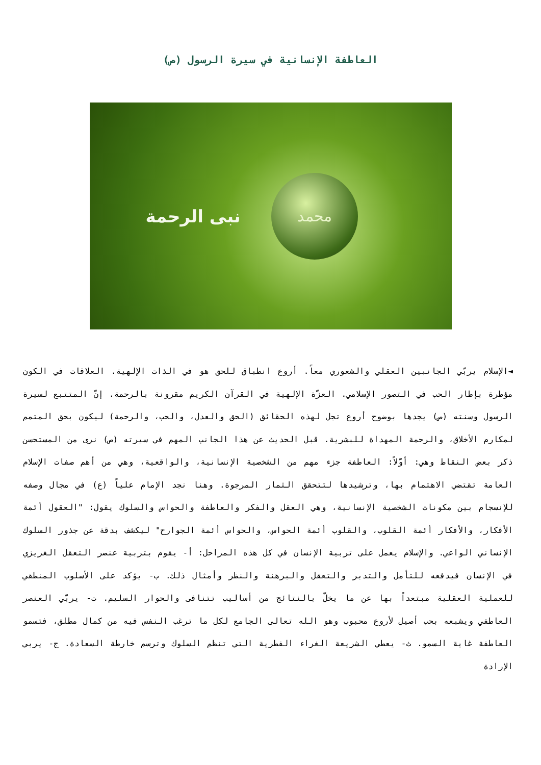العاطفة الإنسانية في سيرة الرسول (ص)
نبى الرحمة محمد
◄الإسلام يربّي الجانبين العقلي والشعوري معاً. أروع انطباق للحق هو في الذات الإلهية. العلاقات في الكون مؤطرة بإطار الحب في التصور الإسلامي. العزّة الإلهية في القرآن الكريم مقرونة بالرحمة. إنّ المتتبع لسيرة الرسول وسنته (ص) يجدها بوضوح أروع تجل لهذه الحقائق (الحق والعدل، والحب، والرحمة) ليكون بحق المتمم لمكارم الأخلاق، والرحمة المهداة للبشرية. قبل الحديث عن هذا الجانب المهم في سيرته (ص) نرى من المستحسن ذكر بعض النقاط وهي: أوّلاً: العاطفة جزء مهم من الشخصية الإنسانية، والواقعية، وهي من أهم صفات الإسلام العامة تقتضي الاهتمام بها، وترشيدها لتتحقق الثمار المرجوة. وهنا نجد الإمام علياً (ع) في مجال وصفه للإنسجام بين مكونات الشخصية الإنسانية، وهي العقل والفكر والعاطفة والحواس والسلوك يقول: "العقول أئمة الأفكار، والأفكار أئمة القلوب، والقلوب أئمة الحواس، والحواس أئمة الجوارح" ليكشف بدقة عن جذور السلوك الإنساني الواعي. والإسلام يعمل على تربية الإنسان في كل هذه المراحل: أ- يقوم بتربية عنصر التعقل الغريزي في الإنسان فيدفعه للتأمل والتدبر والتعقل والبرهنة والنظر وأمثال ذلك. ب- يؤكد على الأسلوب المنطقي للعملية العقلية مبتعداً بها عن ما يخلّ بالنتائج من أساليب تتنافى والحوار السليم. ت- يربّي العنصر العاطفي ويشبعه بحب أصيل لأروع محبوب وهو الله تعالى الجامع لكل ما ترغب النفس فيه من كمال مطلق، فتسمو العاطفة غاية السمو. ث- يعطي الشريعة الغراء الفطرية التي تنظم السلوك وترسم خارطة السعادة. ج- يربي الإرادة